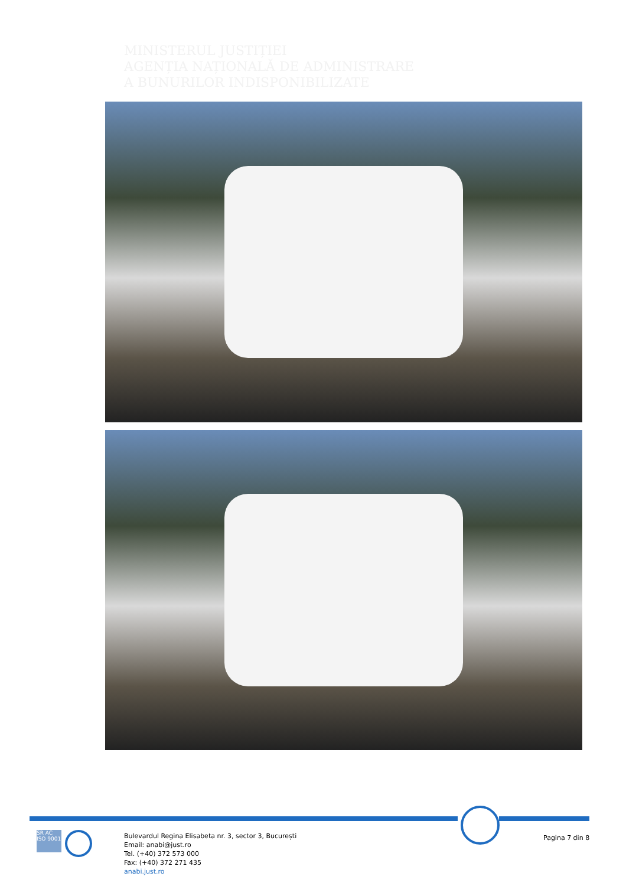MINISTERUL JUSTIȚIEI
AGENȚIA NAȚIONALĂ DE ADMINISTRARE
A BUNURILOR INDISPONIBILIZATE
SR AC
ISO 9001
Bulevardul Regina Elisabeta nr. 3, sector 3, București
Email: anabi@just.ro
Tel. (+40) 372 573 000
Fax: (+40) 372 271 435
anabi.just.ro
Pagina 7 din 8